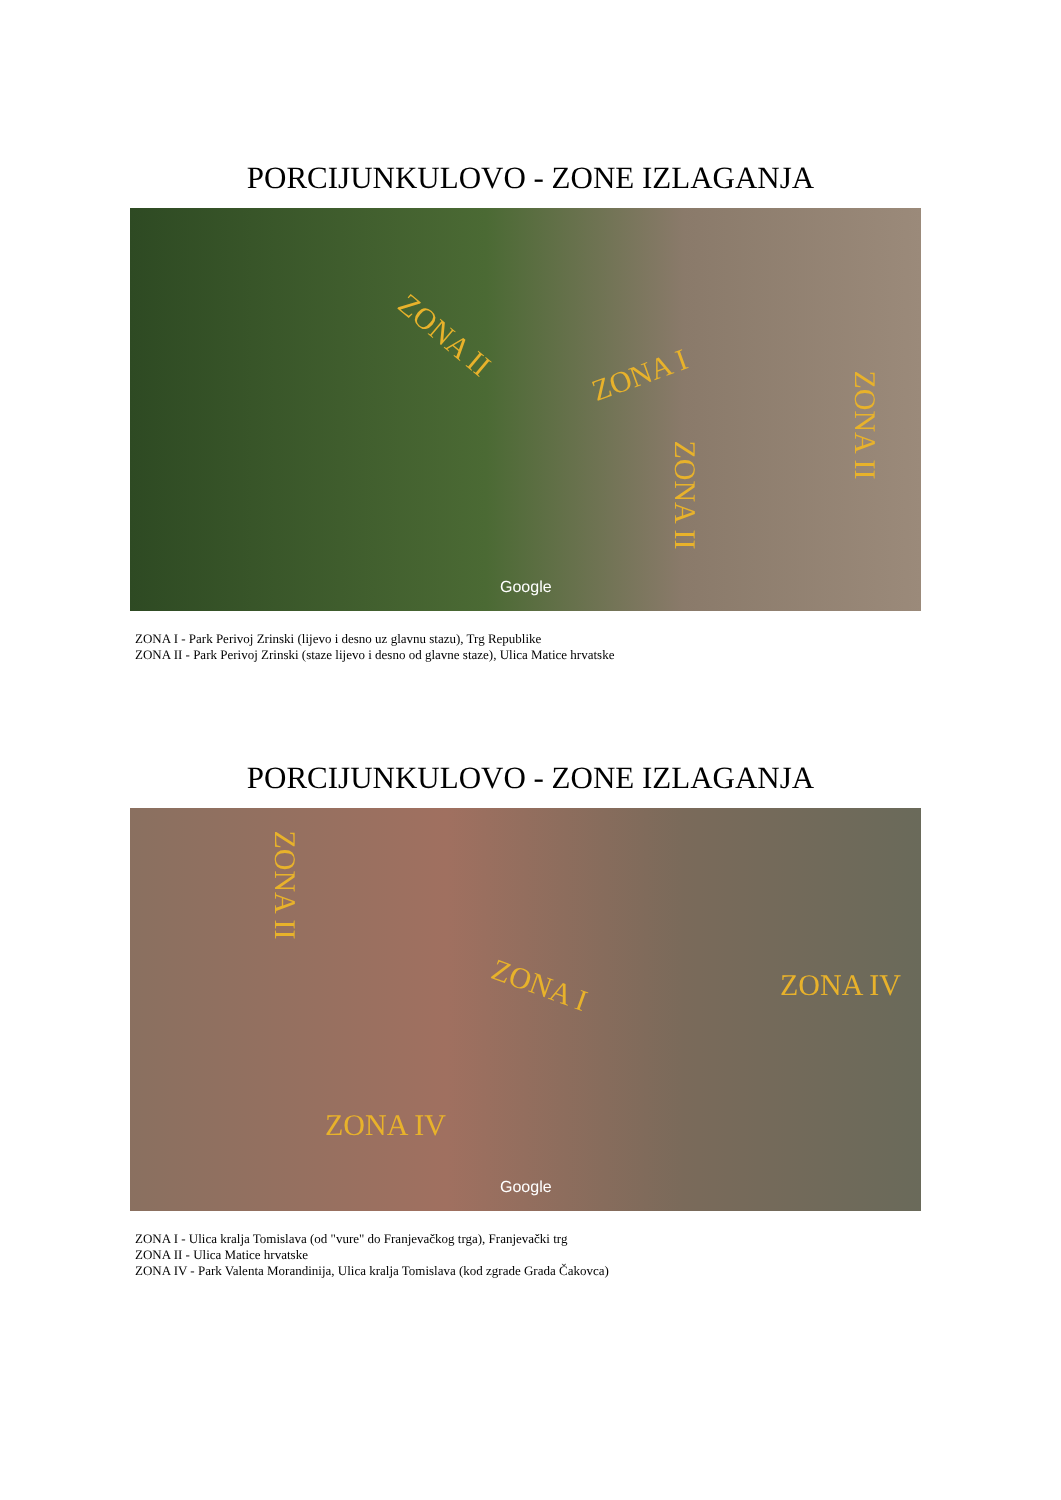PORCIJUNKULOVO - ZONE IZLAGANJA
ZONA II
ZONA I
ZONA II
ZONA II
Google
ZONA I - Park Perivoj Zrinski (lijevo i desno uz glavnu stazu), Trg Republike
ZONA II - Park Perivoj Zrinski (staze lijevo i desno od glavne staze), Ulica Matice hrvatske
PORCIJUNKULOVO - ZONE IZLAGANJA
ZONA II
ZONA I ZONA IV
ZONA IV
Google
ZONA I - Ulica kralja Tomislava (od "vure" do Franjevačkog trga), Franjevački trg
ZONA II - Ulica Matice hrvatske
ZONA IV - Park Valenta Morandinija, Ulica kralja Tomislava (kod zgrade Grada Čakovca)